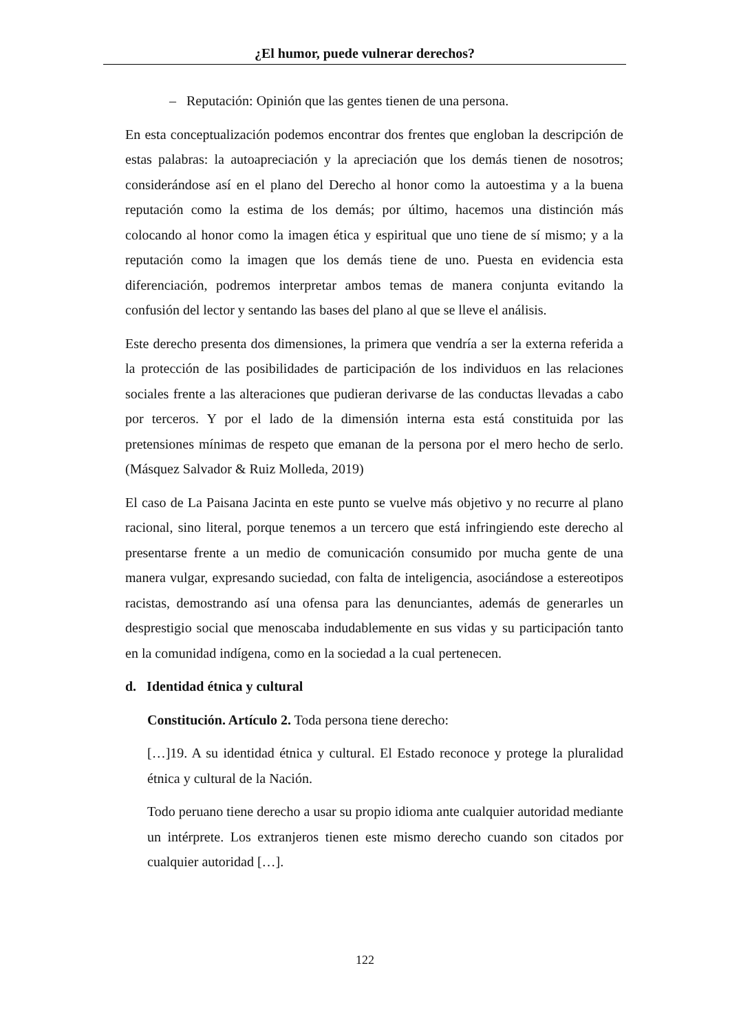¿El humor, puede vulnerar derechos?
– Reputación: Opinión que las gentes tienen de una persona.
En esta conceptualización podemos encontrar dos frentes que engloban la descripción de estas palabras: la autoapreciación y la apreciación que los demás tienen de nosotros; considerándose así en el plano del Derecho al honor como la autoestima y a la buena reputación como la estima de los demás; por último, hacemos una distinción más colocando al honor como la imagen ética y espiritual que uno tiene de sí mismo; y a la reputación como la imagen que los demás tiene de uno. Puesta en evidencia esta diferenciación, podremos interpretar ambos temas de manera conjunta evitando la confusión del lector y sentando las bases del plano al que se lleve el análisis.
Este derecho presenta dos dimensiones, la primera que vendría a ser la externa referida a la protección de las posibilidades de participación de los individuos en las relaciones sociales frente a las alteraciones que pudieran derivarse de las conductas llevadas a cabo por terceros. Y por el lado de la dimensión interna esta está constituida por las pretensiones mínimas de respeto que emanan de la persona por el mero hecho de serlo. (Másquez Salvador & Ruiz Molleda, 2019)
El caso de La Paisana Jacinta en este punto se vuelve más objetivo y no recurre al plano racional, sino literal, porque tenemos a un tercero que está infringiendo este derecho al presentarse frente a un medio de comunicación consumido por mucha gente de una manera vulgar, expresando suciedad, con falta de inteligencia, asociándose a estereotipos racistas, demostrando así una ofensa para las denunciantes, además de generarles un desprestigio social que menoscaba indudablemente en sus vidas y su participación tanto en la comunidad indígena, como en la sociedad a la cual pertenecen.
d. Identidad étnica y cultural
Constitución. Artículo 2. Toda persona tiene derecho:
[…]19. A su identidad étnica y cultural. El Estado reconoce y protege la pluralidad étnica y cultural de la Nación.
Todo peruano tiene derecho a usar su propio idioma ante cualquier autoridad mediante un intérprete. Los extranjeros tienen este mismo derecho cuando son citados por cualquier autoridad […].
122